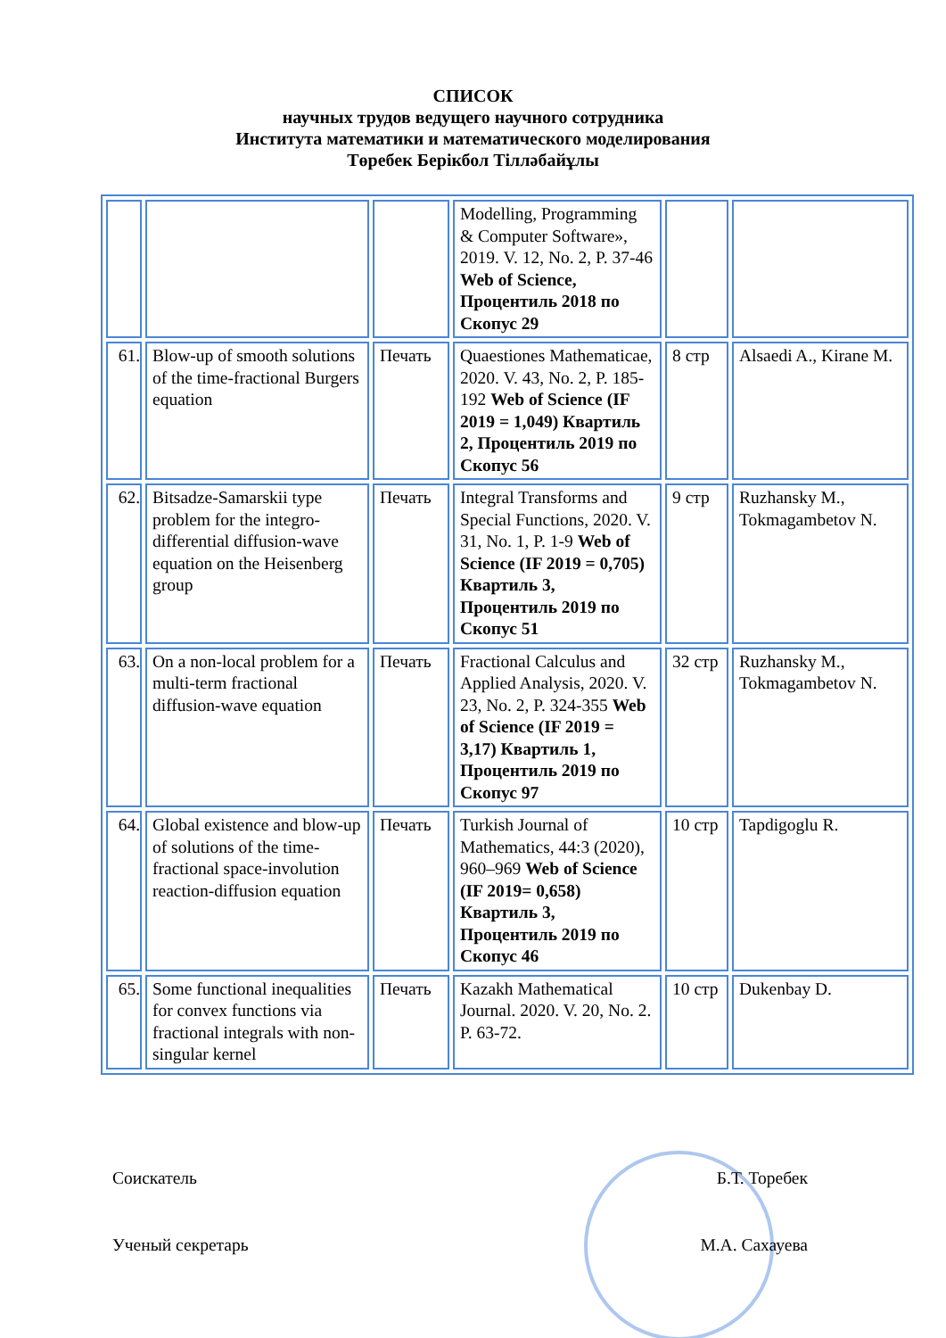СПИСОК
научных трудов ведущего научного сотрудника
Института математики и математического моделирования
Төребек Берікбол Тілләбайұлы
| | | | Modelling, Programming & Computer Software», 2019. V. 12, No. 2, P. 37-46 Web of Science, Процентиль 2018 по Скопус 29 | | |
| 61. | Blow-up of smooth solutions of the time-fractional Burgers equation | Печать | Quaestiones Mathematicae, 2020. V. 43, No. 2, P. 185-192 Web of Science (IF 2019 = 1,049) Квартиль 2, Процентиль 2019 по Скопус 56 | 8 стр | Alsaedi A., Kirane M. |
| 62. | Bitsadze-Samarskii type problem for the integro-differential diffusion-wave equation on the Heisenberg group | Печать | Integral Transforms and Special Functions, 2020. V. 31, No. 1, P. 1-9 Web of Science (IF 2019 = 0,705) Квартиль 3, Процентиль 2019 по Скопус 51 | 9 стр | Ruzhansky M., Tokmagambetov N. |
| 63. | On a non-local problem for a multi-term fractional diffusion-wave equation | Печать | Fractional Calculus and Applied Analysis, 2020. V. 23, No. 2, P. 324-355 Web of Science (IF 2019 = 3,17) Квартиль 1, Процентиль 2019 по Скопус 97 | 32 стр | Ruzhansky M., Tokmagambetov N. |
| 64. | Global existence and blow-up of solutions of the time-fractional space-involution reaction-diffusion equation | Печать | Turkish Journal of Mathematics, 44:3 (2020), 960–969 Web of Science (IF 2019= 0,658) Квартиль 3, Процентиль 2019 по Скопус 46 | 10 стр | Tapdigoglu R. |
| 65. | Some functional inequalities for convex functions via fractional integrals with non-singular kernel | Печать | Kazakh Mathematical Journal. 2020. V. 20, No. 2. P. 63-72. | 10 стр | Dukenbay D. |
Соискатель Б.Т. Торебек
Ученый секретарь М.А. Сахауева